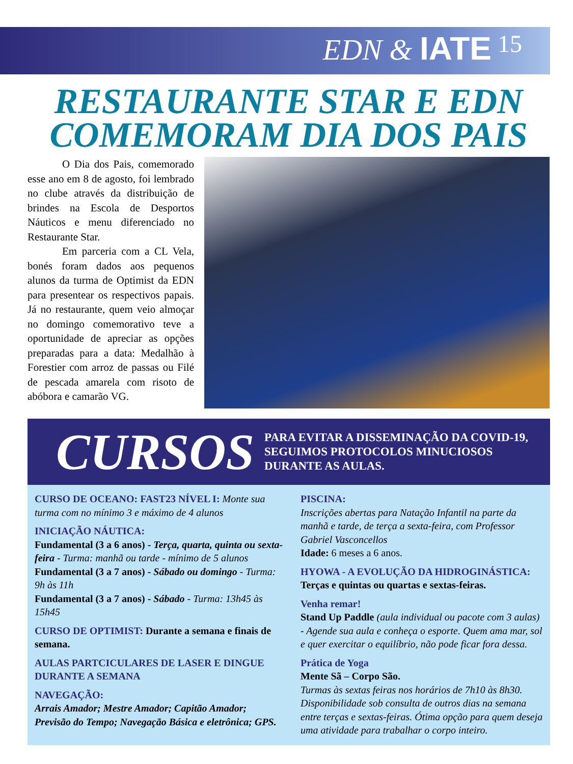EDN & IATE
15
RESTAURANTE STAR E EDN COMEMORAM DIA DOS PAIS
O Dia dos Pais, comemorado esse ano em 8 de agosto, foi lembrado no clube através da distribuição de brindes na Escola de Desportos Náuticos e menu diferenciado no Restaurante Star.
Em parceria com a CL Vela, bonés foram dados aos pequenos alunos da turma de Optimist da EDN para presentear os respectivos papais. Já no restaurante, quem veio almoçar no domingo comemorativo teve a oportunidade de apreciar as opções preparadas para a data: Medalhão à Forestier com arroz de passas ou Filé de pescada amarela com risoto de abóbora e camarão VG.
CURSOS
PARA EVITAR A DISSEMINAÇÃO DA COVID-19, SEGUIMOS PROTOCOLOS MINUCIOSOS DURANTE AS AULAS.
CURSO DE OCEANO: FAST23 NÍVEL I: Monte sua turma com no mínimo 3 e máximo de 4 alunos
INICIAÇÃO NÁUTICA:
Fundamental (3 a 6 anos) - Terça, quarta, quinta ou sexta-feira - Turma: manhã ou tarde - mínimo de 5 alunos
Fundamental (3 a 7 anos) - Sábado ou domingo - Turma: 9h às 11h
Fundamental (3 a 7 anos) - Sábado - Turma: 13h45 às 15h45
CURSO DE OPTIMIST: Durante a semana e finais de semana.
AULAS PARTCICULARES DE LASER E DINGUE DURANTE A SEMANA
NAVEGAÇÃO:
Arrais Amador; Mestre Amador; Capitão Amador; Previsão do Tempo; Navegação Básica e eletrônica; GPS.
PISCINA:
Inscrições abertas para Natação Infantil na parte da manhã e tarde, de terça a sexta-feira, com Professor Gabriel Vasconcellos
Idade: 6 meses a 6 anos.
HYOWA - A EVOLUÇÃO DA HIDROGINÁSTICA:
Terças e quintas ou quartas e sextas-feiras.
Venha remar!
Stand Up Paddle (aula individual ou pacote com 3 aulas) - Agende sua aula e conheça o esporte. Quem ama mar, sol e quer exercitar o equilíbrio, não pode ficar fora dessa.
Prática de Yoga
Mente Sã – Corpo São.
Turmas às sextas feiras nos horários de 7h10 às 8h30. Disponibilidade sob consulta de outros dias na semana entre terças e sextas-feiras. Ótima opção para quem deseja uma atividade para trabalhar o corpo inteiro.